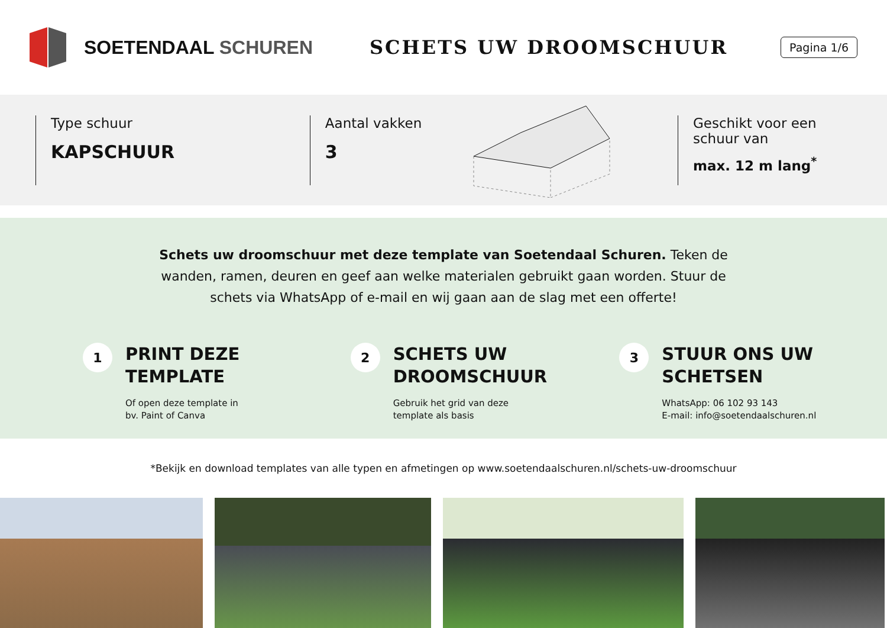SOETENDAAL SCHUREN SCHETS UW DROOMSCHUUR
Pagina 1/6
Type schuur
KAPSCHUUR
Aantal vakken
3
Geschikt voor een schuur van
max. 12 m lang<sup>*</sup>
Schets uw droomschuur met deze template van Soetendaal Schuren. Teken de wanden, ramen, deuren en geef aan welke materialen gebruikt gaan worden. Stuur de schets via WhatsApp of e-mail en wij gaan aan de slag met een offerte!
1
PRINT DEZE
TEMPLATE
Of open deze template in
bv. Paint of Canva
2
SCHETS UW
DROOMSCHUUR
Gebruik het grid van deze
template als basis
3
STUUR ONS UW
SCHETSEN
WhatsApp: 06 102 93 143
E-mail: info@soetendaalschuren.nl
*Bekijk en download templates van alle typen en afmetingen op www.soetendaalschuren.nl/schets-uw-droomschuur